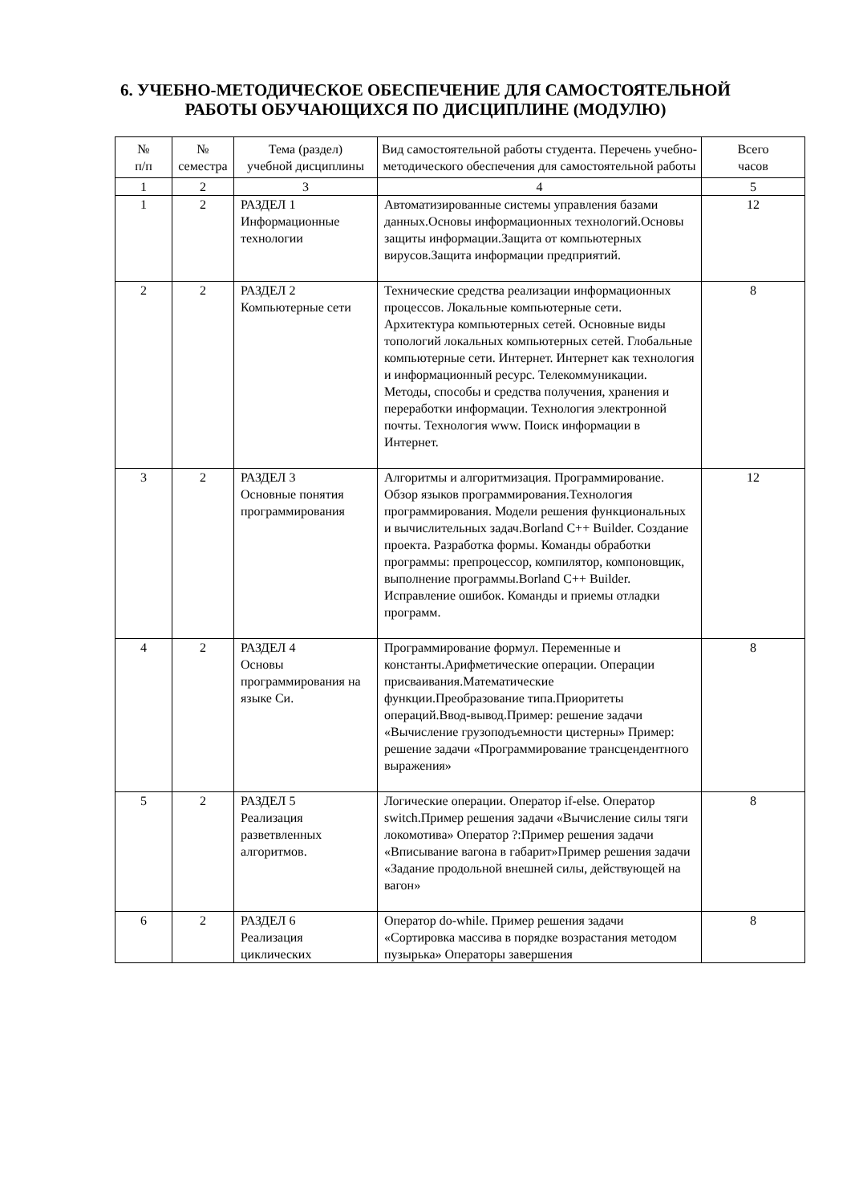6. УЧЕБНО-МЕТОДИЧЕСКОЕ ОБЕСПЕЧЕНИЕ ДЛЯ САМОСТОЯТЕЛЬНОЙ
РАБОТЫ ОБУЧАЮЩИХСЯ ПО ДИСЦИПЛИНЕ (МОДУЛЮ)
| № п/п | № семестра | Тема (раздел) учебной дисциплины | Вид самостоятельной работы студента. Перечень учебно-методического обеспечения для самостоятельной работы | Всего часов |
| --- | --- | --- | --- | --- |
| 1 | 2 | 3 | 4 | 5 |
| 1 | 2 | РАЗДЕЛ 1 Информационные технологии | Автоматизированные системы управления базами данных.Основы информационных технологий.Основы защиты информации.Защита от компьютерных вирусов.Защита информации предприятий. | 12 |
| 2 | 2 | РАЗДЕЛ 2 Компьютерные сети | Технические средства реализации информационных процессов. Локальные компьютерные сети. Архитектура компьютерных сетей. Основные виды топологий локальных компьютерных сетей. Глобальные компьютерные сети. Интернет. Интернет как технология и информационный ресурс. Телекоммуникации. Методы, способы и средства получения, хранения и переработки информации. Технология электронной почты. Технология www. Поиск информации в Интернет. | 8 |
| 3 | 2 | РАЗДЕЛ 3 Основные понятия программирования | Алгоритмы и алгоритмизация. Программирование. Обзор языков программирования.Технология программирования. Модели решения функциональных и вычислительных задач.Borland C++ Builder. Создание проекта. Разработка формы. Команды обработки программы: препроцессор, компилятор, компоновщик, выполнение программы.Borland C++ Builder. Исправление ошибок. Команды и приемы отладки программ. | 12 |
| 4 | 2 | РАЗДЕЛ 4 Основы программирования на языке Си. | Программирование формул. Переменные и константы.Арифметические операции. Операции присваивания.Математические функции.Преобразование типа.Приоритеты операций.Ввод-вывод.Пример: решение задачи «Вычисление грузоподъемности цистерны» Пример: решение задачи «Программирование трансцендентного выражения» | 8 |
| 5 | 2 | РАЗДЕЛ 5 Реализация разветвленных алгоритмов. | Логические операции. Оператор if-else. Оператор switch.Пример решения задачи «Вычисление силы тяги локомотива» Оператор ?:Пример решения задачи «Вписывание вагона в габарит»Пример решения задачи «Задание продольной внешней силы, действующей на вагон» | 8 |
| 6 | 2 | РАЗДЕЛ 6 Реализация циклических | Оператор do-while. Пример решения задачи «Сортировка массива в порядке возрастания методом пузырька» Операторы завершения | 8 |